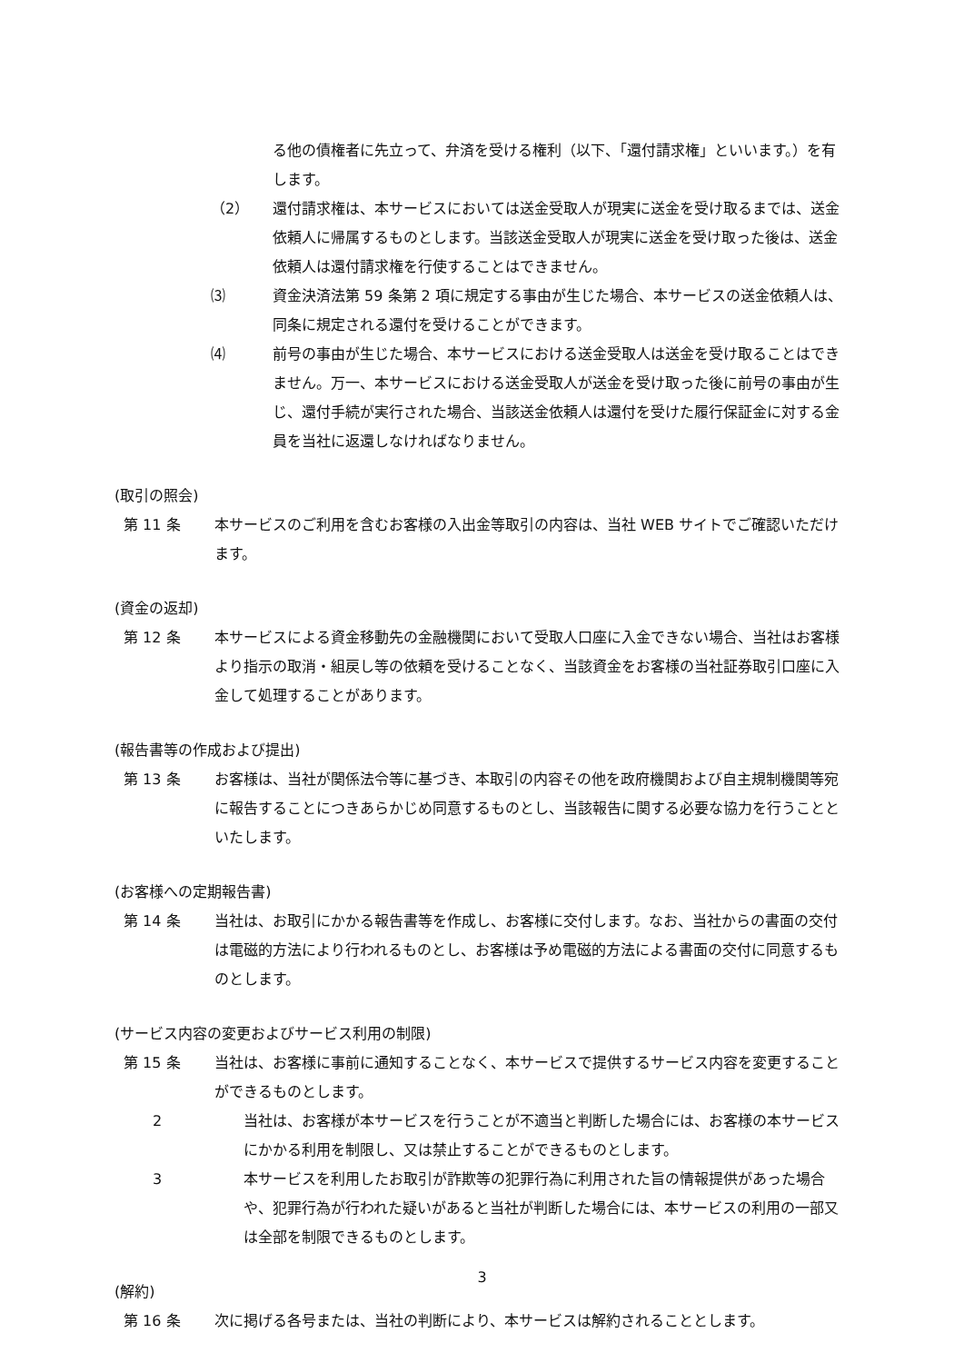る他の債権者に先立って、弁済を受ける権利（以下、「還付請求権」といいます。）を有します。
（2） 還付請求権は、本サービスにおいては送金受取人が現実に送金を受け取るまでは、送金依頼人に帰属するものとします。当該送金受取人が現実に送金を受け取った後は、送金依頼人は還付請求権を行使することはできません。
⑶ 資金決済法第 59 条第 2 項に規定する事由が生じた場合、本サービスの送金依頼人は、同条に規定される還付を受けることができます。
⑷ 前号の事由が生じた場合、本サービスにおける送金受取人は送金を受け取ることはできません。万一、本サービスにおける送金受取人が送金を受け取った後に前号の事由が生じ、還付手続が実行された場合、当該送金依頼人は還付を受けた履行保証金に対する金員を当社に返還しなければなりません。
(取引の照会)
第 11 条 本サービスのご利用を含むお客様の入出金等取引の内容は、当社 WEB サイトでご確認いただけます。
(資金の返却)
第 12 条 本サービスによる資金移動先の金融機関において受取人口座に入金できない場合、当社はお客様より指示の取消・組戻し等の依頼を受けることなく、当該資金をお客様の当社証券取引口座に入金して処理することがあります。
(報告書等の作成および提出)
第 13 条 お客様は、当社が関係法令等に基づき、本取引の内容その他を政府機関および自主規制機関等宛に報告することにつきあらかじめ同意するものとし、当該報告に関する必要な協力を行うことといたします。
(お客様への定期報告書)
第 14 条 当社は、お取引にかかる報告書等を作成し、お客様に交付します。なお、当社からの書面の交付は電磁的方法により行われるものとし、お客様は予め電磁的方法による書面の交付に同意するものとします。
(サービス内容の変更およびサービス利用の制限)
第 15 条 当社は、お客様に事前に通知することなく、本サービスで提供するサービス内容を変更することができるものとします。
2 当社は、お客様が本サービスを行うことが不適当と判断した場合には、お客様の本サービスにかかる利用を制限し、又は禁止することができるものとします。
3 本サービスを利用したお取引が詐欺等の犯罪行為に利用された旨の情報提供があった場合や、犯罪行為が行われた疑いがあると当社が判断した場合には、本サービスの利用の一部又は全部を制限できるものとします。
(解約)
第 16 条 次に掲げる各号または、当社の判断により、本サービスは解約されることとします。
3